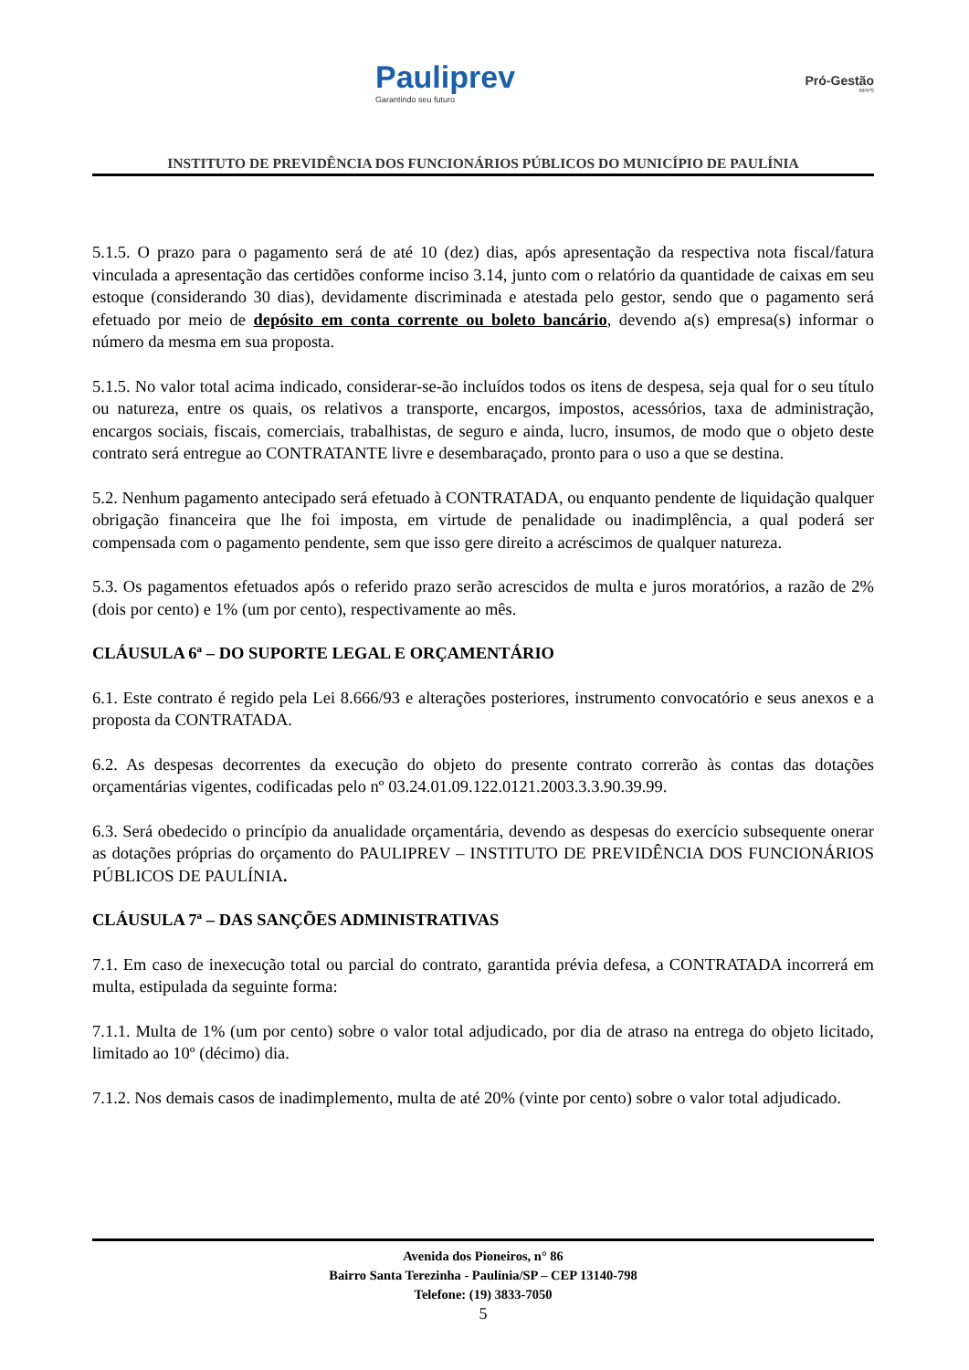Pauliprev
Garantindo seu futuro
Pró-Gestão
RPPS
INSTITUTO DE PREVIDÊNCIA DOS FUNCIONÁRIOS PÚBLICOS DO MUNICÍPIO DE PAULÍNIA
5.1.5. O prazo para o pagamento será de até 10 (dez) dias, após apresentação da respectiva nota fiscal/fatura vinculada a apresentação das certidões conforme inciso 3.14, junto com o relatório da quantidade de caixas em seu estoque (considerando 30 dias), devidamente discriminada e atestada pelo gestor, sendo que o pagamento será efetuado por meio de depósito em conta corrente ou boleto bancário, devendo a(s) empresa(s) informar o número da mesma em sua proposta.
5.1.5. No valor total acima indicado, considerar-se-ão incluídos todos os itens de despesa, seja qual for o seu título ou natureza, entre os quais, os relativos a transporte, encargos, impostos, acessórios, taxa de administração, encargos sociais, fiscais, comerciais, trabalhistas, de seguro e ainda, lucro, insumos, de modo que o objeto deste contrato será entregue ao CONTRATANTE livre e desembaraçado, pronto para o uso a que se destina.
5.2. Nenhum pagamento antecipado será efetuado à CONTRATADA, ou enquanto pendente de liquidação qualquer obrigação financeira que lhe foi imposta, em virtude de penalidade ou inadimplência, a qual poderá ser compensada com o pagamento pendente, sem que isso gere direito a acréscimos de qualquer natureza.
5.3. Os pagamentos efetuados após o referido prazo serão acrescidos de multa e juros moratórios, a razão de 2% (dois por cento) e 1% (um por cento), respectivamente ao mês.
CLÁUSULA 6ª – DO SUPORTE LEGAL E ORÇAMENTÁRIO
6.1. Este contrato é regido pela Lei 8.666/93 e alterações posteriores, instrumento convocatório e seus anexos e a proposta da CONTRATADA.
6.2. As despesas decorrentes da execução do objeto do presente contrato correrão às contas das dotações orçamentárias vigentes, codificadas pelo nº 03.24.01.09.122.0121.2003.3.3.90.39.99.
6.3. Será obedecido o princípio da anualidade orçamentária, devendo as despesas do exercício subsequente onerar as dotações próprias do orçamento do PAULIPREV – INSTITUTO DE PREVIDÊNCIA DOS FUNCIONÁRIOS PÚBLICOS DE PAULÍNIA.
CLÁUSULA 7ª – DAS SANÇÕES ADMINISTRATIVAS
7.1. Em caso de inexecução total ou parcial do contrato, garantida prévia defesa, a CONTRATADA incorrerá em multa, estipulada da seguinte forma:
7.1.1. Multa de 1% (um por cento) sobre o valor total adjudicado, por dia de atraso na entrega do objeto licitado, limitado ao 10º (décimo) dia.
7.1.2. Nos demais casos de inadimplemento, multa de até 20% (vinte por cento) sobre o valor total adjudicado.
Avenida dos Pioneiros, n° 86
Bairro Santa Terezinha - Paulínia/SP – CEP 13140-798
Telefone: (19) 3833-7050
5